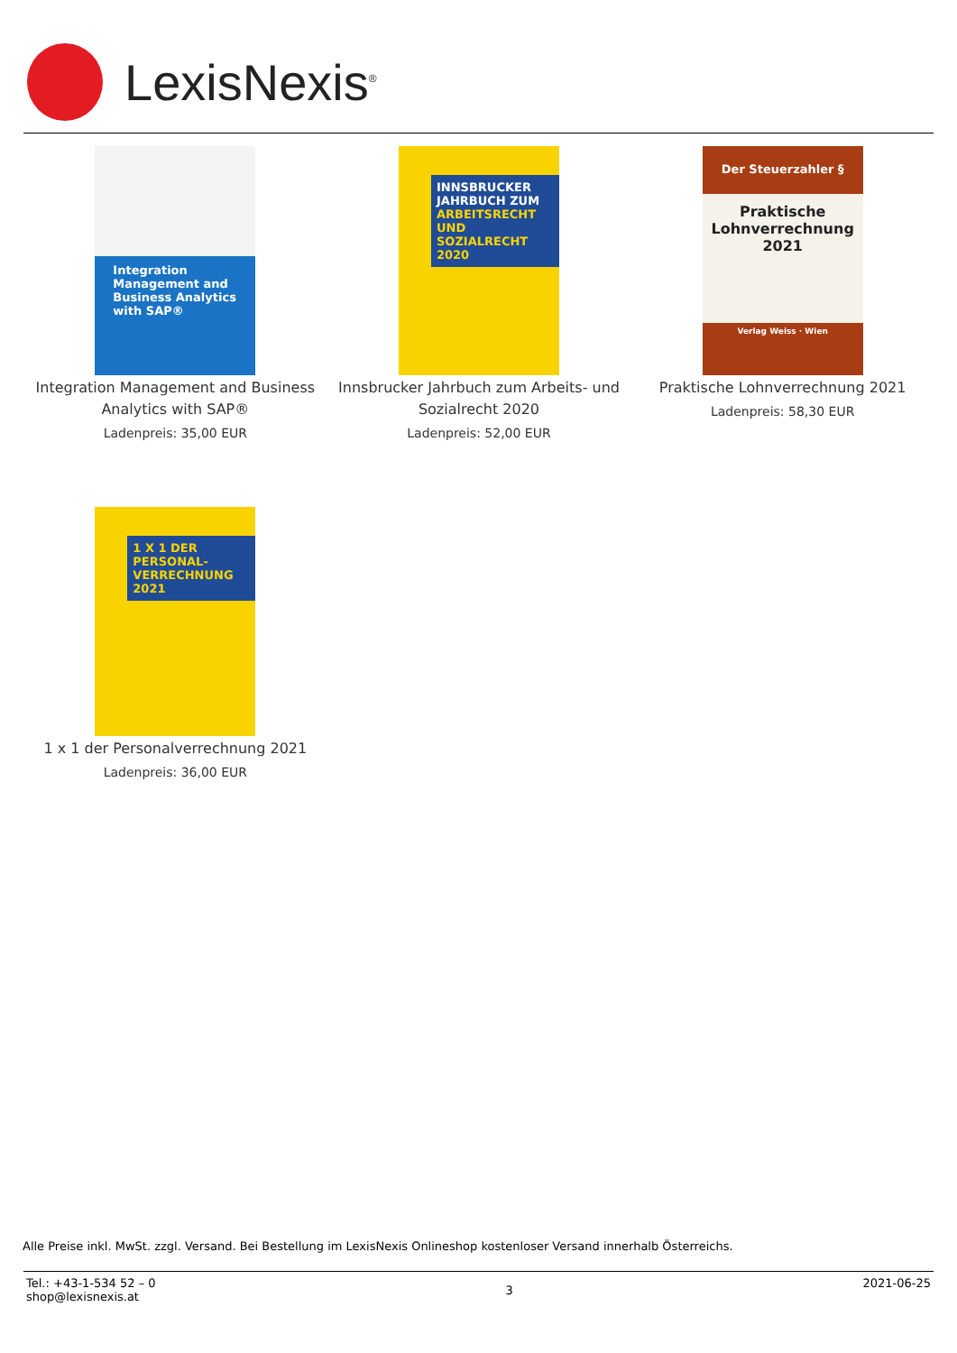LexisNexis<sup>®</sup>
Integration Management and Business Analytics with SAP®
Integration Management and Business Analytics with SAP®
Ladenpreis: 35,00 EUR
INNSBRUCKER JAHRBUCH ZUM ARBEITSRECHT UND SOZIALRECHT 2020
Innsbrucker Jahrbuch zum Arbeits- und Sozialrecht 2020
Ladenpreis: 52,00 EUR
Der Steuerzahler §
Praktische Lohnverrechnung
2021
Verlag Weiss · Wien
Praktische Lohnverrechnung 2021
Ladenpreis: 58,30 EUR
1 X 1 DER PERSONAL-VERRECHNUNG 2021
1 x 1 der Personalverrechnung 2021
Ladenpreis: 36,00 EUR
Alle Preise inkl. MwSt. zzgl. Versand. Bei Bestellung im LexisNexis Onlineshop kostenloser Versand innerhalb Österreichs.
Tel.: +43-1-534 52 – 0
shop@lexisnexis.at
3
2021-06-25